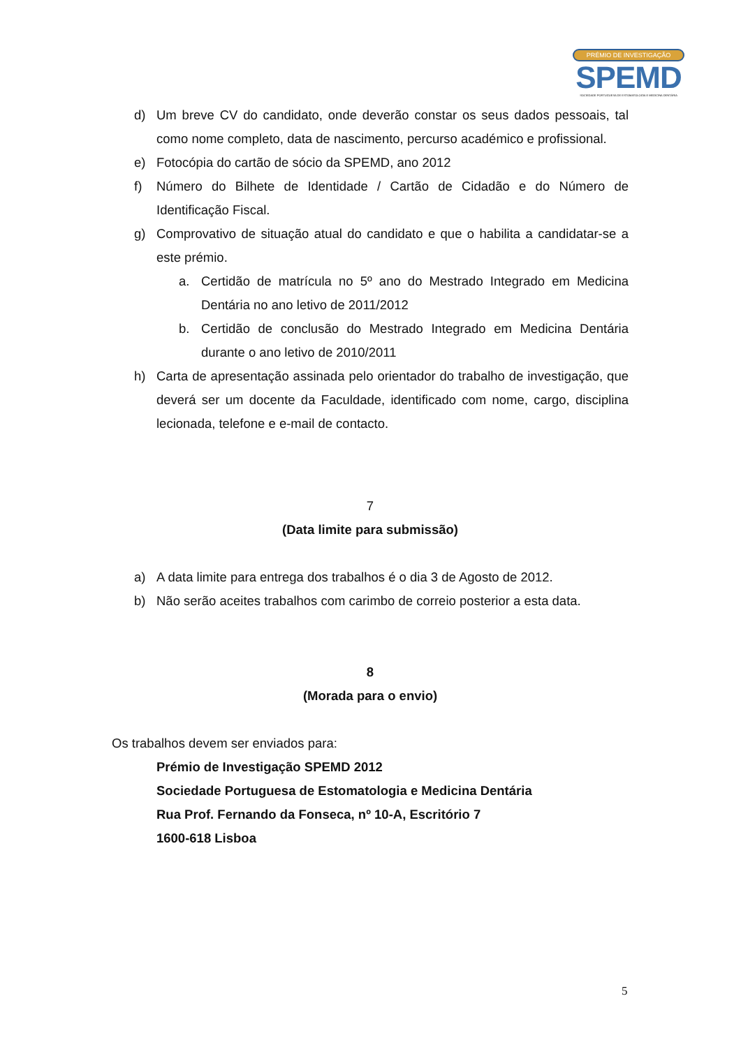PRÉMIO DE INVESTIGAÇÃO
SPEMD
SOCIEDADE PORTUGUESA DE ESTOMATOLOGIA E MEDICINA DENTÁRIA
d) Um breve CV do candidato, onde deverão constar os seus dados pessoais, tal como nome completo, data de nascimento, percurso académico e profissional.
e) Fotocópia do cartão de sócio da SPEMD, ano 2012
f) Número do Bilhete de Identidade / Cartão de Cidadão e do Número de Identificação Fiscal.
g) Comprovativo de situação atual do candidato e que o habilita a candidatar-se a este prémio.
a. Certidão de matrícula no 5º ano do Mestrado Integrado em Medicina Dentária no ano letivo de 2011/2012
b. Certidão de conclusão do Mestrado Integrado em Medicina Dentária durante o ano letivo de 2010/2011
h) Carta de apresentação assinada pelo orientador do trabalho de investigação, que deverá ser um docente da Faculdade, identificado com nome, cargo, disciplina lecionada, telefone e e-mail de contacto.
7
(Data limite para submissão)
a) A data limite para entrega dos trabalhos é o dia 3 de Agosto de 2012.
b) Não serão aceites trabalhos com carimbo de correio posterior a esta data.
8
(Morada para o envio)
Os trabalhos devem ser enviados para:
Prémio de Investigação SPEMD 2012
Sociedade Portuguesa de Estomatologia e Medicina Dentária
Rua Prof. Fernando da Fonseca, nº 10-A, Escritório 7
1600-618 Lisboa
5